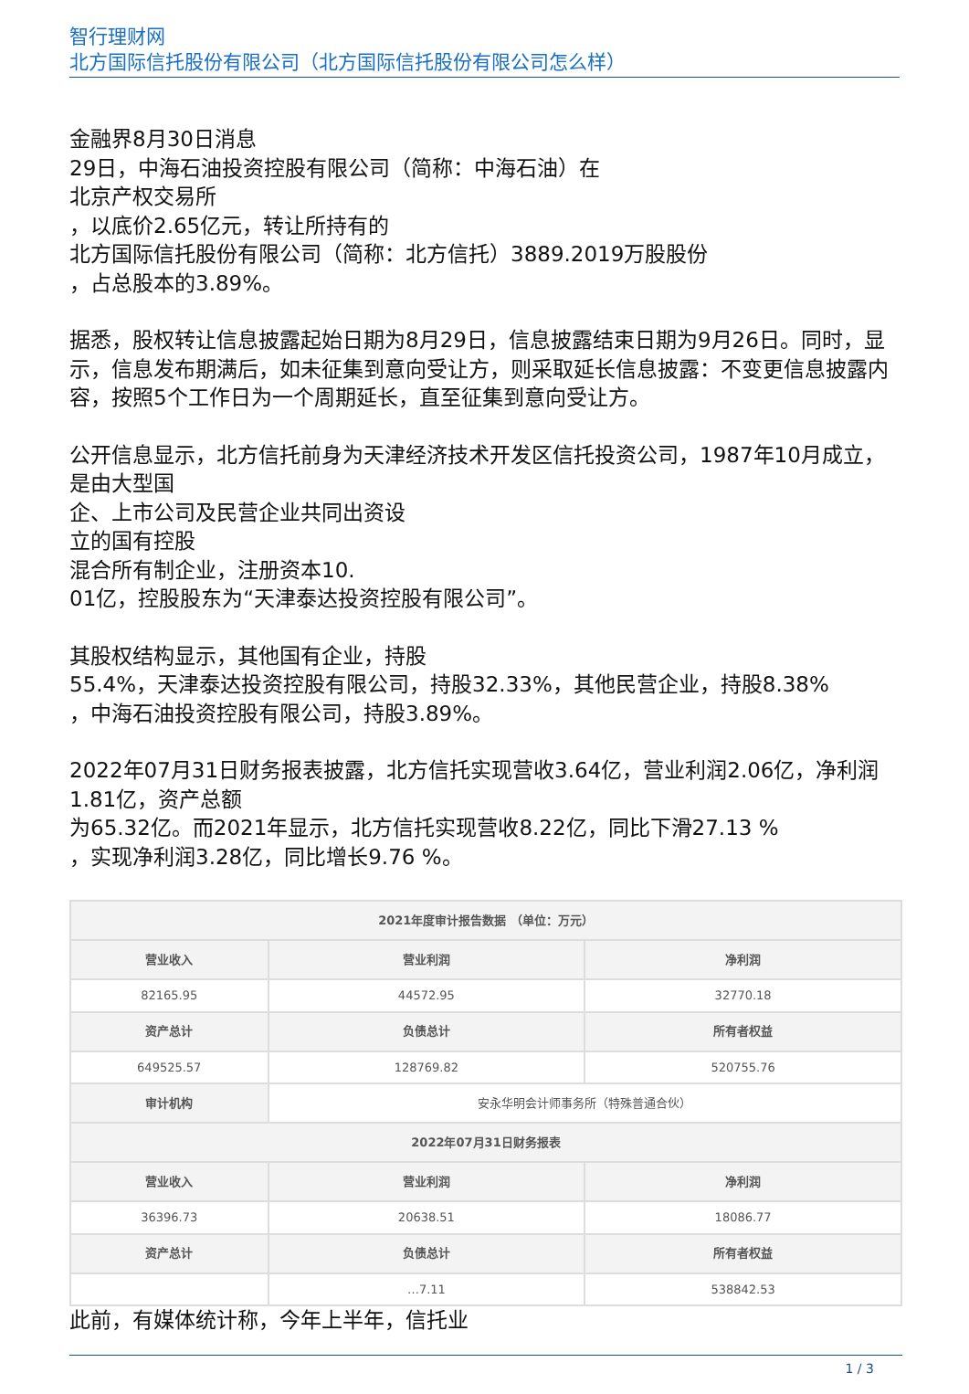智行理财网
北方国际信托股份有限公司（北方国际信托股份有限公司怎么样）
金融界8月30日消息
29日，中海石油投资控股有限公司（简称：中海石油）在
北京产权交易所
，以底价2.65亿元，转让所持有的
北方国际信托股份有限公司（简称：北方信托）3889.2019万股股份
，占总股本的3.89%。
据悉，股权转让信息披露起始日期为8月29日，信息披露结束日期为9月26日。同时，显示，信息发布期满后，如未征集到意向受让方，则采取延长信息披露：不变更信息披露内容，按照5个工作日为一个周期延长，直至征集到意向受让方。
公开信息显示，北方信托前身为天津经济技术开发区信托投资公司，1987年10月成立，是由大型国
企、上市公司及民营企业共同出资设
立的国有控股
混合所有制企业，注册资本10.
01亿，控股股东为“天津泰达投资控股有限公司”。
其股权结构显示，其他国有企业，持股
55.4%，天津泰达投资控股有限公司，持股32.33%，其他民营企业，持股8.38%
，中海石油投资控股有限公司，持股3.89%。
2022年07月31日财务报表披露，北方信托实现营收3.64亿，营业利润2.06亿，净利润1.81亿，资产总额
为65.32亿。而2021年显示，北方信托实现营收8.22亿，同比下滑27.13 %
，实现净利润3.28亿，同比增长9.76 %。
| 2021年度审计报告数据 （单位：万元） | | |
| 营业收入 | 营业利润 | 净利润 |
| 82165.95 | 44572.95 | 32770.18 |
| 资产总计 | 负债总计 | 所有者权益 |
| 649525.57 | 128769.82 | 520755.76 |
| 审计机构 | 安永华明会计师事务所（特殊普通合伙） | |
| 2022年07月31日财务报表 | | |
| 营业收入 | 营业利润 | 净利润 |
| 36396.73 | 20638.51 | 18086.77 |
| 资产总计 | 负债总计 | 所有者权益 |
| | …7.11 | 538842.53 |
此前，有媒体统计称，今年上半年，信托业
1 / 3